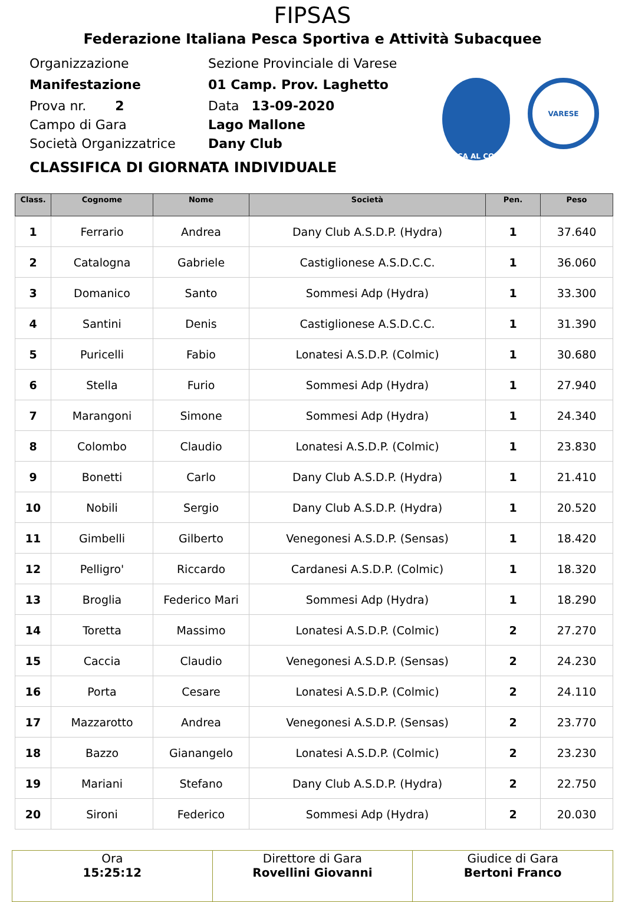FIPSAS
Federazione Italiana Pesca Sportiva e Attività Subacquee
Organizzazione Sezione Provinciale di Varese
Manifestazione 01 Camp. Prov. Laghetto
Prova nr. 2 Data 13-09-2020
Campo di Gara Lago Mallone
Società Organizzatrice Dany Club
CLASSIFICA DI GIORNATA INDIVIDUALE
PESCA AL COLPO
VARESE
| Class. | Cognome | Nome | Società | Pen. | Peso |
| --- | --- | --- | --- | --- | --- |
| 1 | Ferrario | Andrea | Dany Club A.S.D.P. (Hydra) | 1 | 37.640 |
| 2 | Catalogna | Gabriele | Castiglionese A.S.D.C.C. | 1 | 36.060 |
| 3 | Domanico | Santo | Sommesi Adp (Hydra) | 1 | 33.300 |
| 4 | Santini | Denis | Castiglionese A.S.D.C.C. | 1 | 31.390 |
| 5 | Puricelli | Fabio | Lonatesi A.S.D.P. (Colmic) | 1 | 30.680 |
| 6 | Stella | Furio | Sommesi Adp (Hydra) | 1 | 27.940 |
| 7 | Marangoni | Simone | Sommesi Adp (Hydra) | 1 | 24.340 |
| 8 | Colombo | Claudio | Lonatesi A.S.D.P. (Colmic) | 1 | 23.830 |
| 9 | Bonetti | Carlo | Dany Club A.S.D.P. (Hydra) | 1 | 21.410 |
| 10 | Nobili | Sergio | Dany Club A.S.D.P. (Hydra) | 1 | 20.520 |
| 11 | Gimbelli | Gilberto | Venegonesi A.S.D.P. (Sensas) | 1 | 18.420 |
| 12 | Pelligro' | Riccardo | Cardanesi A.S.D.P. (Colmic) | 1 | 18.320 |
| 13 | Broglia | Federico Mari | Sommesi Adp (Hydra) | 1 | 18.290 |
| 14 | Toretta | Massimo | Lonatesi A.S.D.P. (Colmic) | 2 | 27.270 |
| 15 | Caccia | Claudio | Venegonesi A.S.D.P. (Sensas) | 2 | 24.230 |
| 16 | Porta | Cesare | Lonatesi A.S.D.P. (Colmic) | 2 | 24.110 |
| 17 | Mazzarotto | Andrea | Venegonesi A.S.D.P. (Sensas) | 2 | 23.770 |
| 18 | Bazzo | Gianangelo | Lonatesi A.S.D.P. (Colmic) | 2 | 23.230 |
| 19 | Mariani | Stefano | Dany Club A.S.D.P. (Hydra) | 2 | 22.750 |
| 20 | Sironi | Federico | Sommesi Adp (Hydra) | 2 | 20.030 |
| Ora 15:25:12 | Direttore di Gara Rovellini Giovanni | Giudice di Gara Bertoni Franco |